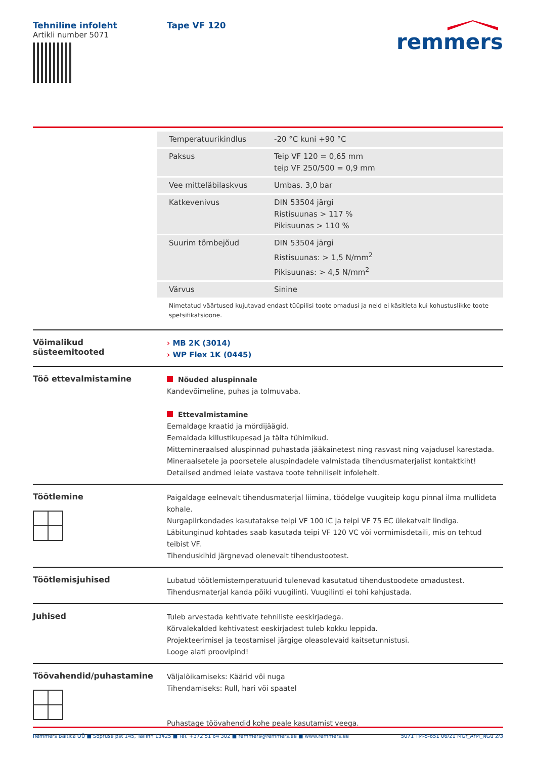Tehniline infoleht
Artikli number 5071
Tape VF 120
remmers
| Temperatuurikindlus | -20 °C kuni +90 °C |
| Paksus | Teip VF 120 = 0,65 mm teip VF 250/500 = 0,9 mm |
| Vee mitteläbilaskvus | Umbas. 3,0 bar |
| Katkevenivus | DIN 53504 järgi Ristisuunas > 117 % Pikisuunas > 110 % |
| Suurim tõmbejõud | DIN 53504 järgi Ristisuunas: > 1,5 N/mm<sup>2</sup> Pikisuunas: > 4,5 N/mm<sup>2</sup> |
| Värvus | Sinine |
Nimetatud väärtused kujutavad endast tüüpilisi toote omadusi ja neid ei käsitleta kui kohustuslikke toote spetsifikatsioone.
Võimalikud süsteemitooted
› MB 2K (3014)
› WP Flex 1K (0445)
Töö ettevalmistamine
Nõuded aluspinnale
Kandevõimeline, puhas ja tolmuvaba.
Ettevalmistamine
Eemaldage kraatid ja mördijäägid.
Eemaldada killustikupesad ja täita tühimikud.
Mittemineraalsed aluspinnad puhastada jääkainetest ning rasvast ning vajadusel karestada.
Mineraalsetele ja poorsetele aluspindadele valmistada tihendusmaterjalist kontaktkiht! Detailsed andmed leiate vastava toote tehniliselt infolehelt.
Töötlemine
Paigaldage eelnevalt tihendusmaterjal liimina, töödelge vuugiteip kogu pinnal ilma mullideta kohale.
Nurgapiirkondades kasutatakse teipi VF 100 IC ja teipi VF 75 EC ülekatvalt lindiga.
Läbitunginud kohtades saab kasutada teipi VF 120 VC või vormimisdetaili, mis on tehtud teibist VF.
Tihenduskihid järgnevad olenevalt tihendustootest.
Töötlemisjuhised
Lubatud töötlemistemperatuurid tulenevad kasutatud tihendustoodete omadustest.
Tihendusmaterjal kanda põiki vuugilinti. Vuugilinti ei tohi kahjustada.
Juhised
Tuleb arvestada kehtivate tehniliste eeskirjadega.
Kõrvalekalded kehtivatest eeskirjadest tuleb kokku leppida.
Projekteerimisel ja teostamisel järgige oleasolevaid kaitsetunnistusi.
Looge alati proovipind!
Töövahendid/puhastamine
Väljalõikamiseks: Käärid või nuga
Tihendamiseks: Rull, hari või spaatel
Puhastage töövahendid kohe peale kasutamist veega.
Remmers Baltica OÜ ■ Sõpruse pst 145, Tallinn 13425 ■ Tel. +372 51 64 302 ■ remmers@remmers.ee ■ www.remmers.ee 5071 TM-5-651 06/21 MGr_ArM_NGu 2/3